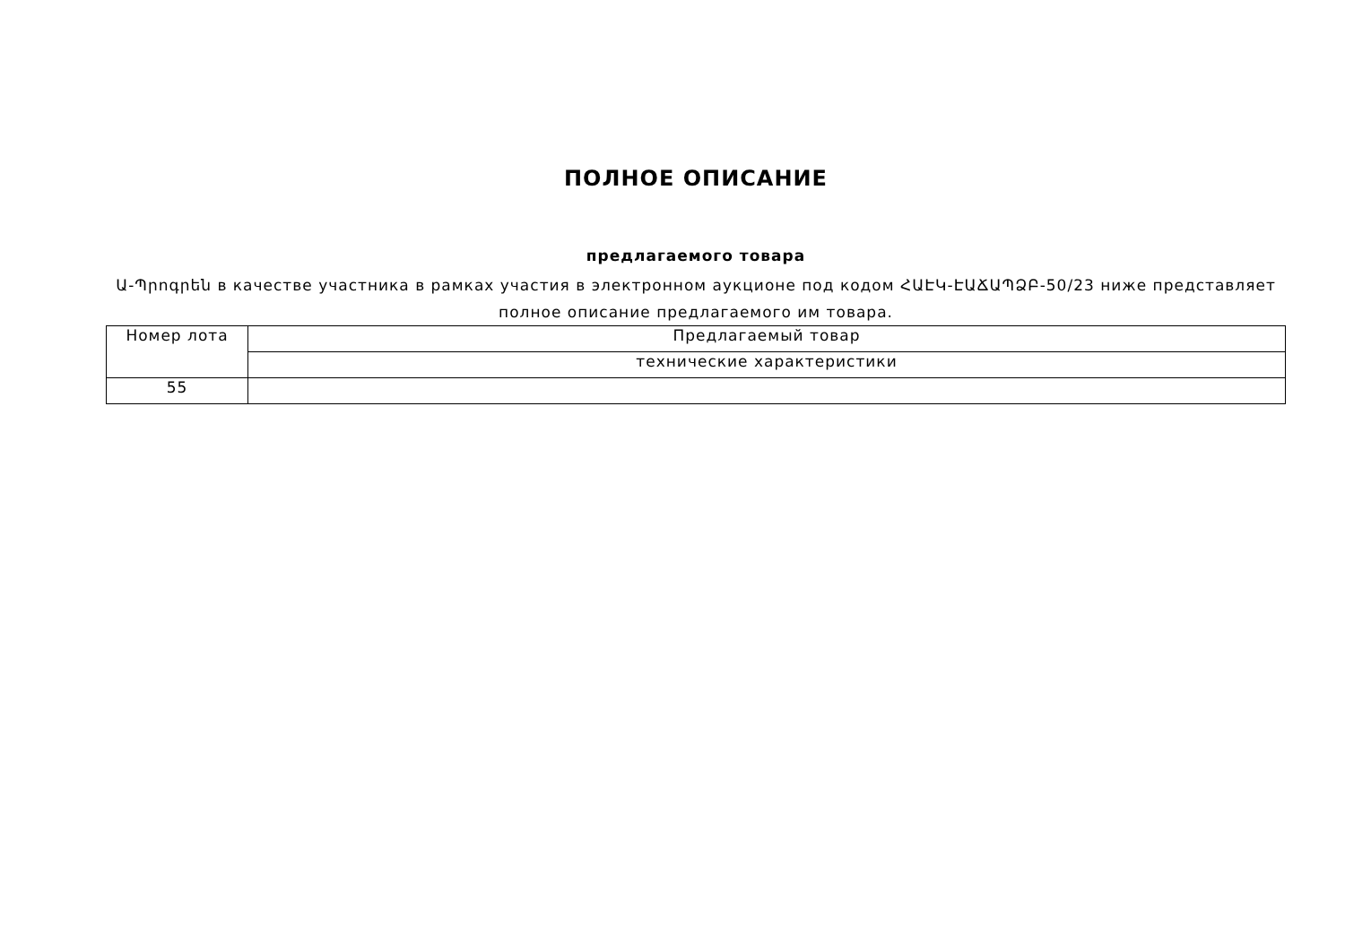ПОЛНОЕ ОПИСАНИЕ
предлагаемого товара
Ա-Պրոգրեն в качестве участника в рамках участия в электронном аукционе под кодом ՀԱԷԿ-ԷԱՃԱՊՁԲ-50/23 ниже представляет полное описание предлагаемого им товара.
| Номер лота | Предлагаемый товар |
| | технические характеристики |
| 55 | |